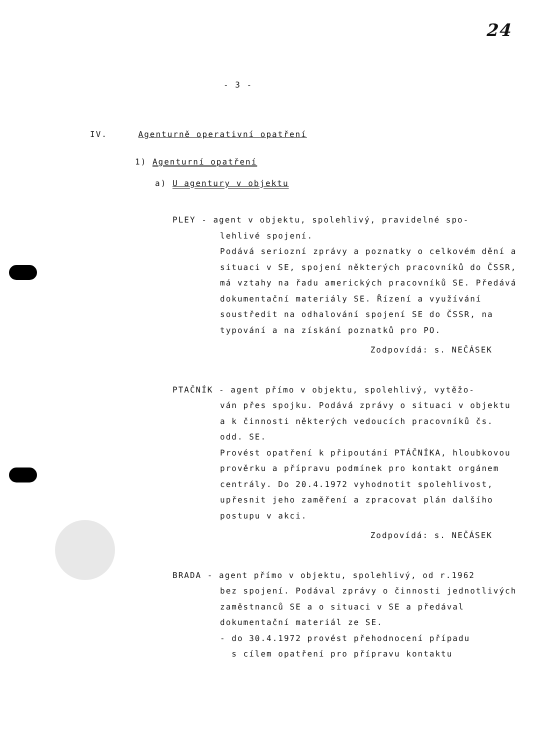24
- 3 -
IV. Agenturně operativní opatření
1) Agenturní opatření
a) U agentury v objektu
PLEY - agent v objektu, spolehlivý, pravidelné spo-
lehlivé spojení.
Podává seriozní zprávy a poznatky o celkovém dění a situaci v SE, spojení některých pracovníků do ČSSR, má vztahy na řadu amerických pracovníků SE. Předává dokumentační materiály SE. Řízení a využívání soustředit na odhalování spojení SE do ČSSR, na typování a na získání poznatků pro PO.
Zodpovídá: s. NEČÁSEK
PTAČNÍK - agent přímo v objektu, spolehlivý, vytěžo-
ván přes spojku. Podává zprávy o situaci v objektu a k činnosti některých vedoucích pracovníků čs. odd. SE.
Provést opatření k připoutání PTÁČNÍKA, hloubkovou prověrku a přípravu podmínek pro kontakt orgánem centrály. Do 20.4.1972 vyhodnotit spolehlivost, upřesnit jeho zaměření a zpracovat plán dalšího postupu v akci.
Zodpovídá: s. NEČÁSEK
BRADA - agent přímo v objektu, spolehlivý, od r.1962
bez spojení. Podával zprávy o činnosti jednotlivých zaměstnanců SE a o situaci v SE a předával dokumentační materiál ze SE.
- do 30.4.1972 provést přehodnocení případu
s cílem opatření pro přípravu kontaktu